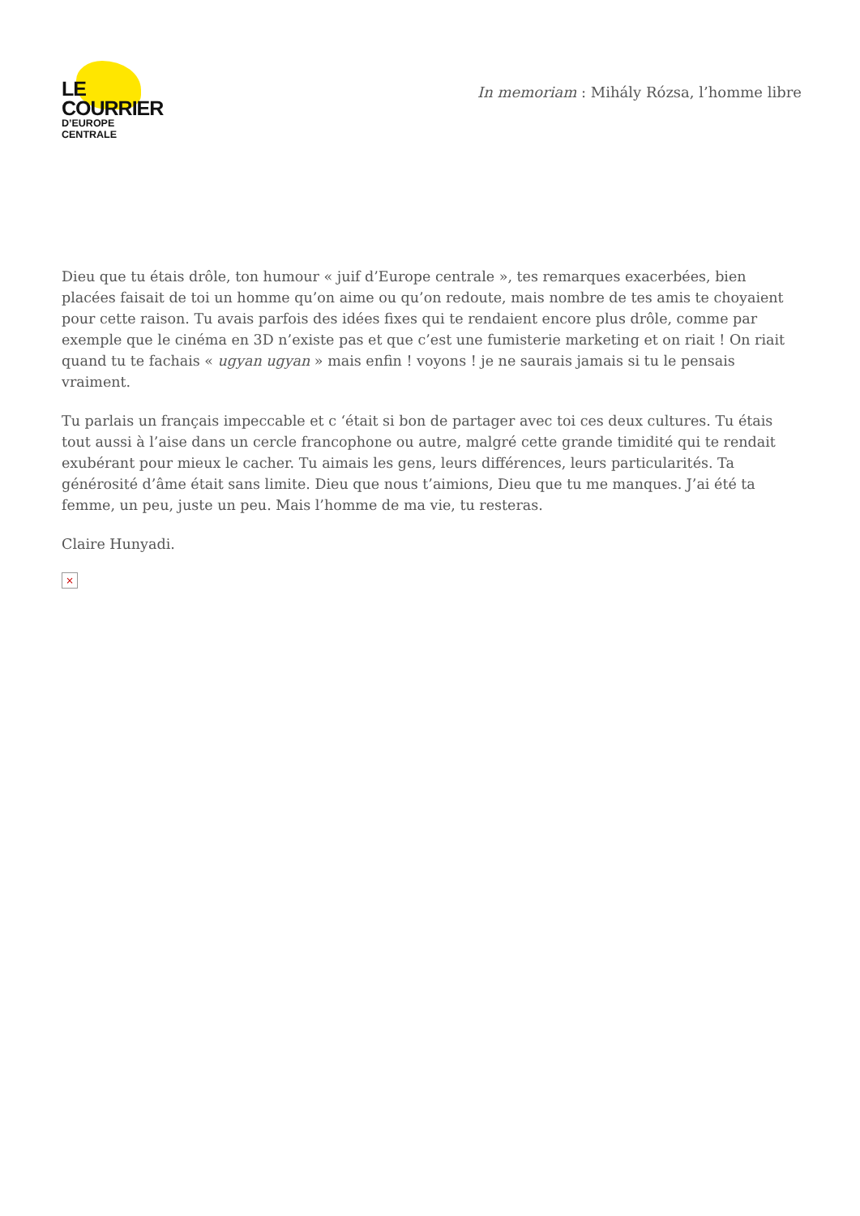LE COURRIER
D’EUROPE CENTRALE
In memoriam : Mihály Rózsa, l’homme libre
Dieu que tu étais drôle, ton humour « juif d’Europe centrale », tes remarques exacerbées, bien placées faisait de toi un homme qu’on aime ou qu’on redoute, mais nombre de tes amis te choyaient pour cette raison. Tu avais parfois des idées fixes qui te rendaient encore plus drôle, comme par exemple que le cinéma en 3D n’existe pas et que c’est une fumisterie marketing et on riait ! On riait quand tu te fachais « ugyan ugyan » mais enfin ! voyons ! je ne saurais jamais si tu le pensais vraiment.
Tu parlais un français impeccable et c ‘était si bon de partager avec toi ces deux cultures. Tu étais tout aussi à l’aise dans un cercle francophone ou autre, malgré cette grande timidité qui te rendait exubérant pour mieux le cacher. Tu aimais les gens, leurs différences, leurs particularités. Ta générosité d’âme était sans limite. Dieu que nous t’aimions, Dieu que tu me manques. J’ai été ta femme, un peu, juste un peu. Mais l’homme de ma vie, tu resteras.
Claire Hunyadi.
×